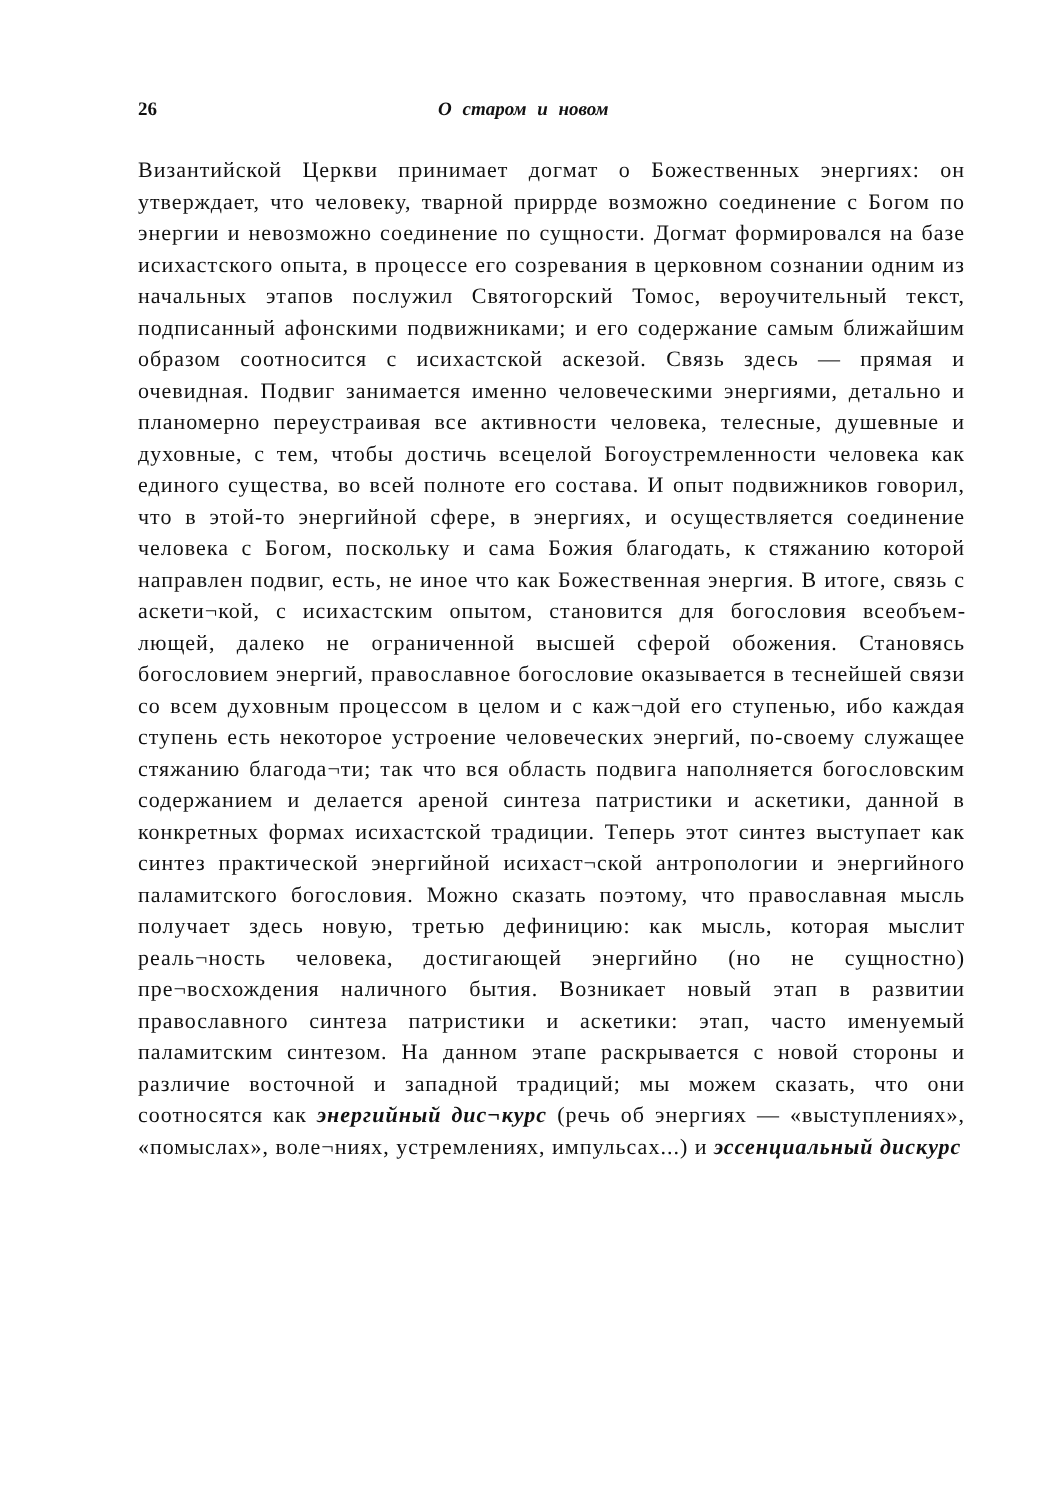26 О старом и новом
Византийской Церкви принимает догмат о Божественных энер­гиях: он утверждает, что человеку, тварной приррде возможно соединение с Богом по энергии и невозможно соединение по сущ­ности. Догмат формировался на базе исихастского опыта, в про­цессе его созревания в церковном сознании одним из начальных этапов послужил Святогорский Томос, вероучительный текст, подписанный афонскими подвижниками; и его содержание са­мым ближайшим образом соотносится с исихастской аскезой. Связь здесь — прямая и очевидная. Подвиг занимается именно человеческими энергиями, детально и планомерно переустраи­вая все активности человека, телесные, душевные и духовные, с тем, чтобы достичь всецелой Богоустремленности человека как единого существа, во всей полноте его состава. И опыт подвиж­ников говорил, что в этой-то энергийной сфере, в энергиях, и осуществляется соединение человека с Богом, поскольку и сама Божия благодать, к стяжанию которой направлен подвиг, есть, не иное что как Божественная энергия. В итоге, связь с аскети¬кой, с исихастским опытом, становится для богословия всеобъем­лющей, далеко не ограниченной высшей сферой обожения. Стано­вясь богословием энергий, православное богословие оказывается в теснейшей связи со всем духовным процессом в целом и с каж¬дой его ступенью, ибо каждая ступень есть некоторое устроение человеческих энергий, по-своему служащее стяжанию благода¬ти; так что вся область подвига наполняется богословским содер­жанием и делается ареной синтеза патристики и аскетики, дан­ной в конкретных формах исихастской традиции. Теперь этот синтез выступает как синтез практической энергийной исихаст¬ской антропологии и энергийного паламитского богословия. Можно сказать поэтому, что православная мысль получает здесь новую, третью дефиницию: как мысль, которая мыслит реаль¬ность человека, достигающей энергийно (но не сущностно) пре¬восхождения наличного бытия. Возникает новый этап в развитии православного синтеза патристики и аскетики: этап, часто име­нуемый паламитским синтезом. На данном этапе раскрывается с новой стороны и различие восточной и западной традиций; мы можем сказать, что они соотносятся как энергийный дис¬курс (речь об энергиях — «выступлениях», «помыслах», воле¬ниях, устремлениях, импульсах...) и эссенциальный дискурс